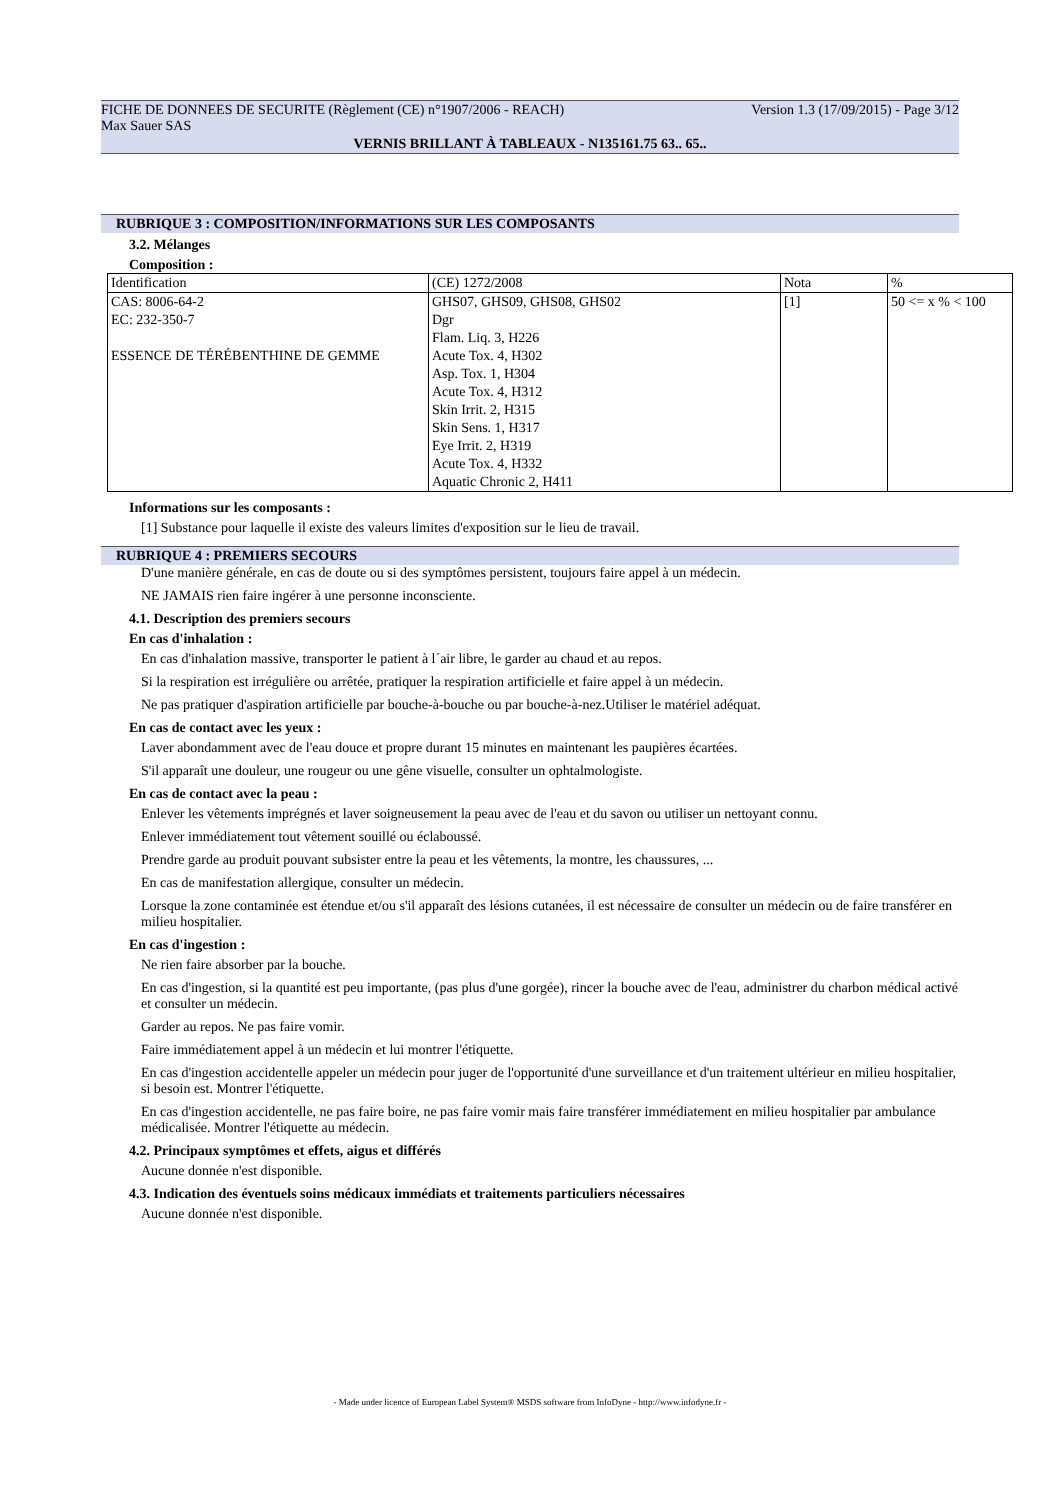FICHE DE DONNEES DE SECURITE (Règlement (CE) n°1907/2006 - REACH) Version 1.3 (17/09/2015) - Page 3/12
Max Sauer SAS
VERNIS BRILLANT À TABLEAUX - N135161.75 63.. 65..
RUBRIQUE 3 : COMPOSITION/INFORMATIONS SUR LES COMPOSANTS
3.2. Mélanges
Composition :
| Identification | (CE) 1272/2008 | Nota | % |
| CAS: 8006-64-2 EC: 232-350-7 ESSENCE DE TÉRÉBENTHINE DE GEMME | GHS07, GHS09, GHS08, GHS02 Dgr Flam. Liq. 3, H226 Acute Tox. 4, H302 Asp. Tox. 1, H304 Acute Tox. 4, H312 Skin Irrit. 2, H315 Skin Sens. 1, H317 Eye Irrit. 2, H319 Acute Tox. 4, H332 Aquatic Chronic 2, H411 | [1] | 50 <= x % < 100 |
Informations sur les composants :
[1] Substance pour laquelle il existe des valeurs limites d'exposition sur le lieu de travail.
RUBRIQUE 4 : PREMIERS SECOURS
D'une manière générale, en cas de doute ou si des symptômes persistent, toujours faire appel à un médecin.
NE JAMAIS rien faire ingérer à une personne inconsciente.
4.1. Description des premiers secours
En cas d'inhalation :
En cas d'inhalation massive, transporter le patient à l´air libre, le garder au chaud et au repos.
Si la respiration est irrégulière ou arrêtée, pratiquer la respiration artificielle et faire appel à un médecin.
Ne pas pratiquer d'aspiration artificielle par bouche-à-bouche ou par bouche-à-nez.Utiliser le matériel adéquat.
En cas de contact avec les yeux :
Laver abondamment avec de l'eau douce et propre durant 15 minutes en maintenant les paupières écartées.
S'il apparaît une douleur, une rougeur ou une gêne visuelle, consulter un ophtalmologiste.
En cas de contact avec la peau :
Enlever les vêtements imprégnés et laver soigneusement la peau avec de l'eau et du savon ou utiliser un nettoyant connu.
Enlever immédiatement tout vêtement souillé ou éclaboussé.
Prendre garde au produit pouvant subsister entre la peau et les vêtements, la montre, les chaussures, ...
En cas de manifestation allergique, consulter un médecin.
Lorsque la zone contaminée est étendue et/ou s'il apparaît des lésions cutanées, il est nécessaire de consulter un médecin ou de faire transférer en milieu hospitalier.
En cas d'ingestion :
Ne rien faire absorber par la bouche.
En cas d'ingestion, si la quantité est peu importante, (pas plus d'une gorgée), rincer la bouche avec de l'eau, administrer du charbon médical activé et consulter un médecin.
Garder au repos. Ne pas faire vomir.
Faire immédiatement appel à un médecin et lui montrer l'étiquette.
En cas d'ingestion accidentelle appeler un médecin pour juger de l'opportunité d'une surveillance et d'un traitement ultérieur en milieu hospitalier, si besoin est. Montrer l'étiquette.
En cas d'ingestion accidentelle, ne pas faire boire, ne pas faire vomir mais faire transférer immédiatement en milieu hospitalier par ambulance médicalisée. Montrer l'étiquette au médecin.
4.2. Principaux symptômes et effets, aigus et différés
Aucune donnée n'est disponible.
4.3. Indication des éventuels soins médicaux immédiats et traitements particuliers nécessaires
Aucune donnée n'est disponible.
- Made under licence of European Label System® MSDS software from InfoDyne - http://www.infodyne.fr -